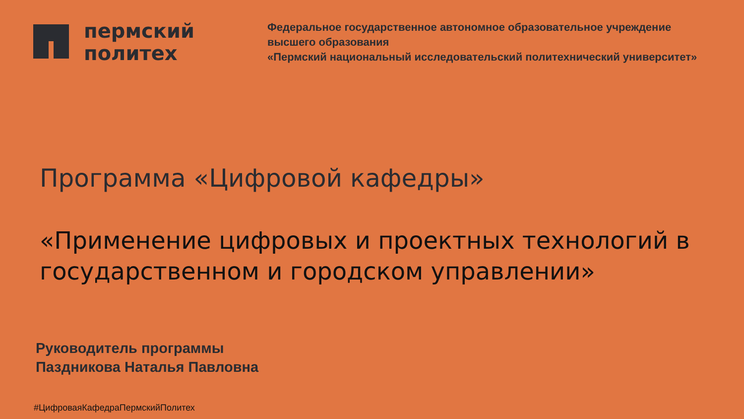пермский
политех
Федеральное государственное автономное образовательное учреждение
высшего образования
«Пермский национальный исследовательский политехнический университет»
Программа «Цифровой кафедры»
«Применение цифровых и проектных технологий в государственном и городском управлении»
Руководитель программы
Паздникова Наталья Павловна
#ЦифроваяКафедраПермскийПолитех